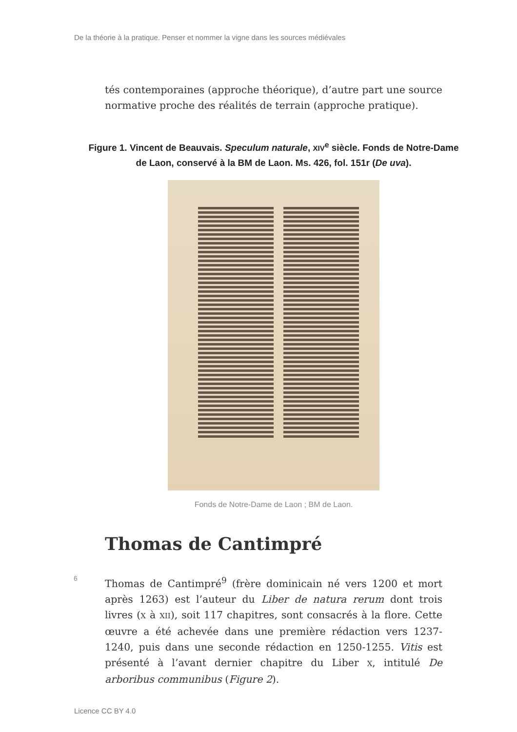De la théorie à la pratique. Penser et nommer la vigne dans les sources médiévales
tés contemporaines (approche théorique), d’autre part une source normative proche des réalités de terrain (approche pratique).
Figure 1. Vincent de Beauvais. Speculum naturale, XIV<sup>e</sup> siècle. Fonds de Notre-Dame de Laon, conservé à la BM de Laon. Ms. 426, fol. 151r (De uva).
Fonds de Notre-Dame de Laon ; BM de Laon.
Thomas de Cantimpré
6
Thomas de Cantimpré<sup>9</sup> (frère dominicain né vers 1200 et mort après 1263) est l’auteur du Liber de natura rerum dont trois livres (X à XII), soit 117 chapitres, sont consacrés à la flore. Cette œuvre a été achevée dans une première rédaction vers 1237-1240, puis dans une seconde rédaction en 1250-1255. Vitis est présenté à l’avant dernier chapitre du Liber X, intitulé De arboribus communibus (Figure 2).
Licence CC BY 4.0